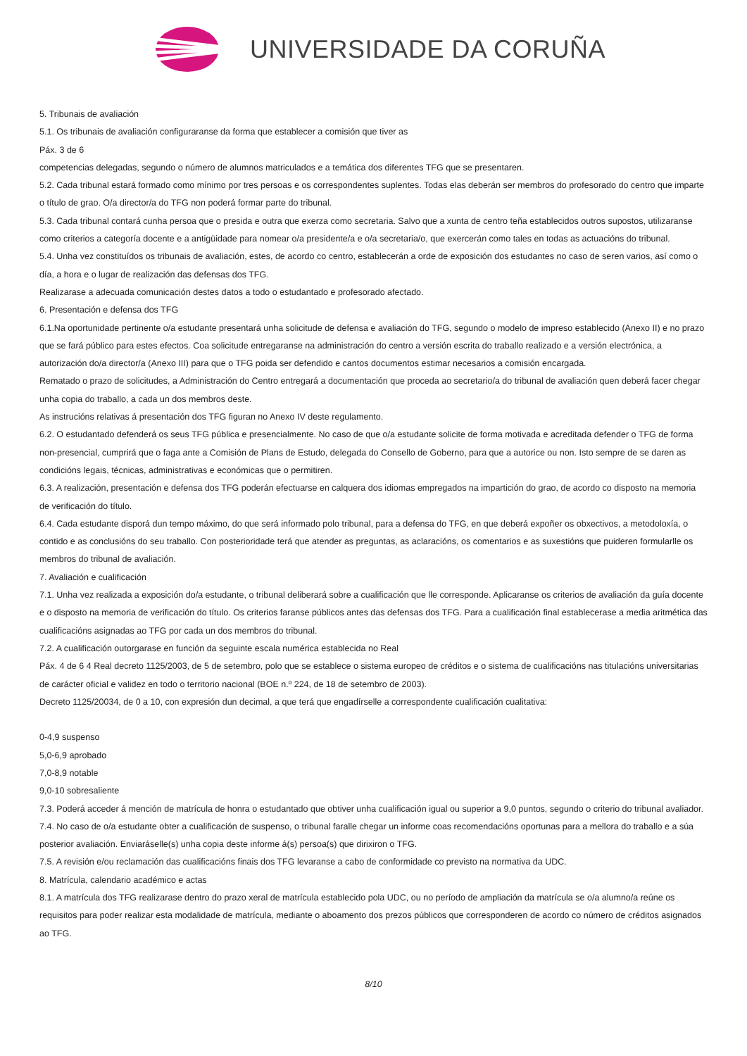UNIVERSIDADE DA CORUÑA
5. Tribunais de avaliación
5.1. Os tribunais de avaliación configuraranse da forma que establecer a comisión que tiver as
Páx. 3 de 6
competencias delegadas, segundo o número de alumnos matriculados e a temática dos diferentes TFG que se presentaren.
5.2. Cada tribunal estará formado como mínimo por tres persoas e os correspondentes suplentes. Todas elas deberán ser membros do profesorado do centro que imparte o título de grao. O/a director/a do TFG non poderá formar parte do tribunal.
5.3. Cada tribunal contará cunha persoa que o presida e outra que exerza como secretaria. Salvo que a xunta de centro teña establecidos outros supostos, utilizaranse como criterios a categoría docente e a antigüidade para nomear o/a presidente/a e o/a secretaria/o, que exercerán como tales en todas as actuacións do tribunal.
5.4. Unha vez constituídos os tribunais de avaliación, estes, de acordo co centro, establecerán a orde de exposición dos estudantes no caso de seren varios, así como o día, a hora e o lugar de realización das defensas dos TFG.
Realizarase a adecuada comunicación destes datos a todo o estudantado e profesorado afectado.
6. Presentación e defensa dos TFG
6.1.Na oportunidade pertinente o/a estudante presentará unha solicitude de defensa e avaliación do TFG, segundo o modelo de impreso establecido (Anexo II) e no prazo que se fará público para estes efectos. Coa solicitude entregaranse na administración do centro a versión escrita do traballo realizado e a versión electrónica, a autorización do/a director/a (Anexo III) para que o TFG poida ser defendido e cantos documentos estimar necesarios a comisión encargada.
Rematado o prazo de solicitudes, a Administración do Centro entregará a documentación que proceda ao secretario/a do tribunal de avaliación quen deberá facer chegar unha copia do traballo, a cada un dos membros deste.
As instrucións relativas á presentación dos TFG figuran no Anexo IV deste regulamento.
6.2. O estudantado defenderá os seus TFG pública e presencialmente. No caso de que o/a estudante solicite de forma motivada e acreditada defender o TFG de forma non-presencial, cumprirá que o faga ante a Comisión de Plans de Estudo, delegada do Consello de Goberno, para que a autorice ou non. Isto sempre de se daren as condicións legais, técnicas, administrativas e económicas que o permitiren.
6.3. A realización, presentación e defensa dos TFG poderán efectuarse en calquera dos idiomas empregados na impartición do grao, de acordo co disposto na memoria de verificación do título.
6.4. Cada estudante disporá dun tempo máximo, do que será informado polo tribunal, para a defensa do TFG, en que deberá expoñer os obxectivos, a metodoloxía, o contido e as conclusións do seu traballo. Con posterioridade terá que atender as preguntas, as aclaracións, os comentarios e as suxestións que puideren formularlle os membros do tribunal de avaliación.
7. Avaliación e cualificación
7.1. Unha vez realizada a exposición do/a estudante, o tribunal deliberará sobre a cualificación que lle corresponde. Aplicaranse os criterios de avaliación da guía docente e o disposto na memoria de verificación do título. Os criterios faranse públicos antes das defensas dos TFG. Para a cualificación final establecerase a media aritmética das cualificacións asignadas ao TFG por cada un dos membros do tribunal.
7.2. A cualificación outorgarase en función da seguinte escala numérica establecida no Real
Páx. 4 de 6 4 Real decreto 1125/2003, de 5 de setembro, polo que se establece o sistema europeo de créditos e o sistema de cualificacións nas titulacións universitarias de carácter oficial e validez en todo o territorio nacional (BOE n.º 224, de 18 de setembro de 2003).
Decreto 1125/20034, de 0 a 10, con expresión dun decimal, a que terá que engadírselle a correspondente cualificación cualitativa:
0-4,9 suspenso
5,0-6,9 aprobado
7,0-8,9 notable
9,0-10 sobresaliente
7.3. Poderá acceder á mención de matrícula de honra o estudantado que obtiver unha cualificación igual ou superior a 9,0 puntos, segundo o criterio do tribunal avaliador.
7.4. No caso de o/a estudante obter a cualificación de suspenso, o tribunal faralle chegar un informe coas recomendacións oportunas para a mellora do traballo e a súa posterior avaliación. Enviaráselle(s) unha copia deste informe á(s) persoa(s) que dirixiron o TFG.
7.5. A revisión e/ou reclamación das cualificacións finais dos TFG levaranse a cabo de conformidade co previsto na normativa da UDC.
8. Matrícula, calendario académico e actas
8.1. A matrícula dos TFG realizarase dentro do prazo xeral de matrícula establecido pola UDC, ou no período de ampliación da matrícula se o/a alumno/a reúne os requisitos para poder realizar esta modalidade de matrícula, mediante o aboamento dos prezos públicos que corresponderen de acordo co número de créditos asignados ao TFG.
8/10